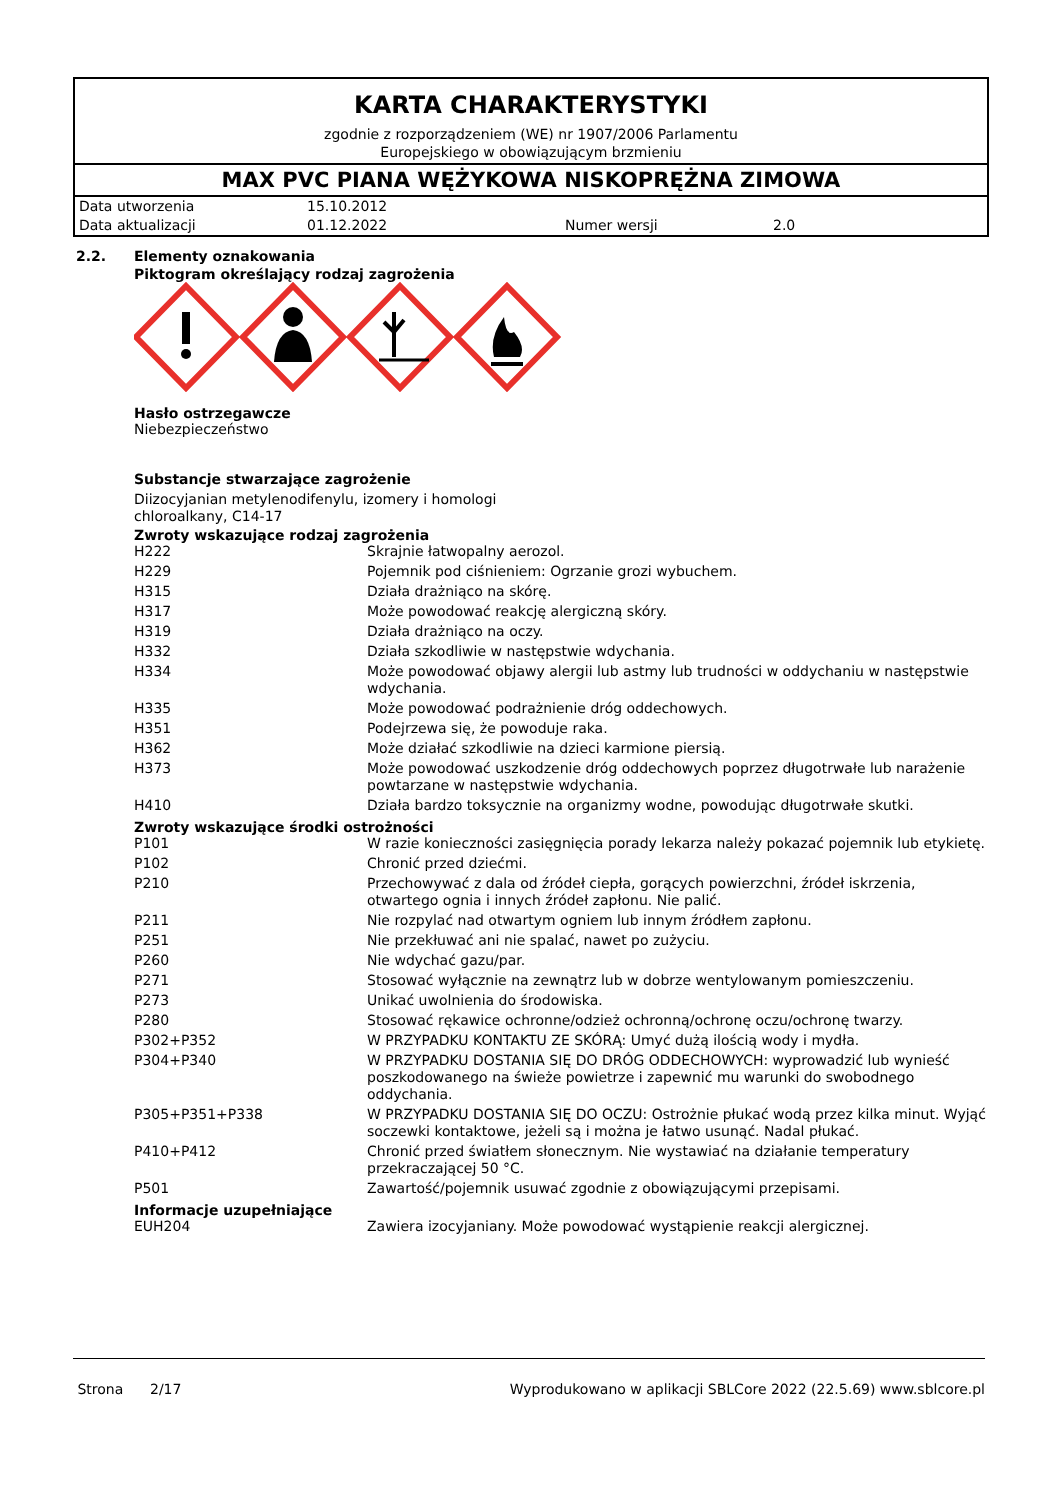KARTA CHARAKTERYSTYKI
zgodnie z rozporządzeniem (WE) nr 1907/2006 Parlamentu
Europejskiego w obowiązującym brzmieniu
MAX PVC PIANA WĘŻYKOWA NISKOPRĘŻNA ZIMOWA
| Data utworzenia | 15.10.2012 | | |
| Data aktualizacji | 01.12.2022 | Numer wersji | 2.0 |
2.2. Elementy oznakowania
Piktogram określający rodzaj zagrożenia
Hasło ostrzegawcze
Niebezpieczeństwo
Substancje stwarzające zagrożenie
Diizocyjanian metylenodifenylu, izomery i homologi
chloroalkany, C14-17
Zwroty wskazujące rodzaj zagrożenia
| H222 | Skrajnie łatwopalny aerozol. |
| H229 | Pojemnik pod ciśnieniem: Ogrzanie grozi wybuchem. |
| H315 | Działa drażniąco na skórę. |
| H317 | Może powodować reakcję alergiczną skóry. |
| H319 | Działa drażniąco na oczy. |
| H332 | Działa szkodliwie w następstwie wdychania. |
| H334 | Może powodować objawy alergii lub astmy lub trudności w oddychaniu w następstwie wdychania. |
| H335 | Może powodować podrażnienie dróg oddechowych. |
| H351 | Podejrzewa się, że powoduje raka. |
| H362 | Może działać szkodliwie na dzieci karmione piersią. |
| H373 | Może powodować uszkodzenie dróg oddechowych poprzez długotrwałe lub narażenie powtarzane w następstwie wdychania. |
| H410 | Działa bardzo toksycznie na organizmy wodne, powodując długotrwałe skutki. |
Zwroty wskazujące środki ostrożności
| P101 | W razie konieczności zasięgnięcia porady lekarza należy pokazać pojemnik lub etykietę. |
| P102 | Chronić przed dziećmi. |
| P210 | Przechowywać z dala od źródeł ciepła, gorących powierzchni, źródeł iskrzenia, otwartego ognia i innych źródeł zapłonu. Nie palić. |
| P211 | Nie rozpylać nad otwartym ogniem lub innym źródłem zapłonu. |
| P251 | Nie przekłuwać ani nie spalać, nawet po zużyciu. |
| P260 | Nie wdychać gazu/par. |
| P271 | Stosować wyłącznie na zewnątrz lub w dobrze wentylowanym pomieszczeniu. |
| P273 | Unikać uwolnienia do środowiska. |
| P280 | Stosować rękawice ochronne/odzież ochronną/ochronę oczu/ochronę twarzy. |
| P302+P352 | W PRZYPADKU KONTAKTU ZE SKÓRĄ: Umyć dużą ilością wody i mydła. |
| P304+P340 | W PRZYPADKU DOSTANIA SIĘ DO DRÓG ODDECHOWYCH: wyprowadzić lub wynieść poszkodowanego na świeże powietrze i zapewnić mu warunki do swobodnego oddychania. |
| P305+P351+P338 | W PRZYPADKU DOSTANIA SIĘ DO OCZU: Ostrożnie płukać wodą przez kilka minut. Wyjąć soczewki kontaktowe, jeżeli są i można je łatwo usunąć. Nadal płukać. |
| P410+P412 | Chronić przed światłem słonecznym. Nie wystawiać na działanie temperatury przekraczającej 50 °C. |
| P501 | Zawartość/pojemnik usuwać zgodnie z obowiązującymi przepisami. |
Informacje uzupełniające
| EUH204 | Zawiera izocyjaniany. Może powodować wystąpienie reakcji alergicznej. |
Strona 2/17 Wyprodukowano w aplikacji SBLCore 2022 (22.5.69) www.sblcore.pl